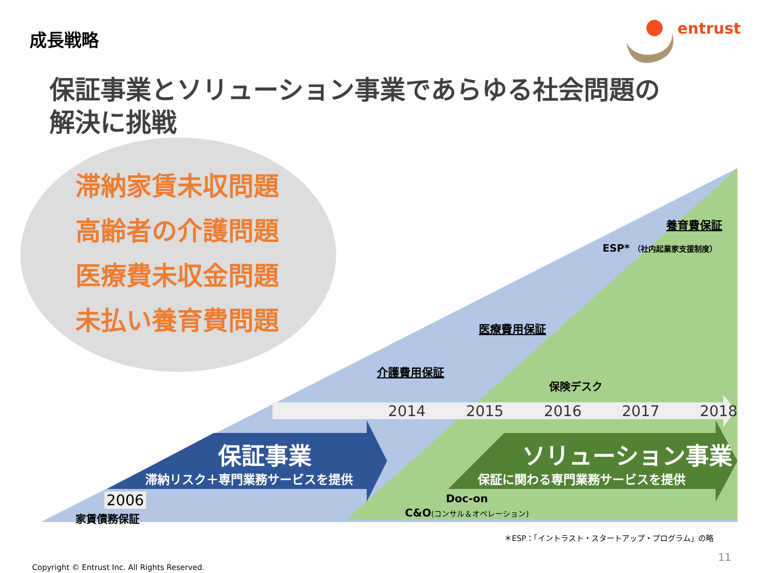成長戦略 entrust
保証事業とソリューション事業であらゆる社会問題の
解決に挑戦
滞納家賃未収問題
高齢者の介護問題
医療費未収金問題
未払い養育費問題
養育費保証
ESP* （社内起業家支援制度）
医療費用保証
介護費用保証
保険デスク
2014 2015 2016 2017 2018
保証事業
滞納リスク＋専門業務サービスを提供
ソリューション事業
保証に関わる専門業務サービスを提供
2006
家賃債務保証
Doc-on
C&O(コンサル＆オペレーション)
＊ESP：「イントラスト・スタートアップ・プログラム」の略
11
Copyright © Entrust Inc. All Rights Reserved.